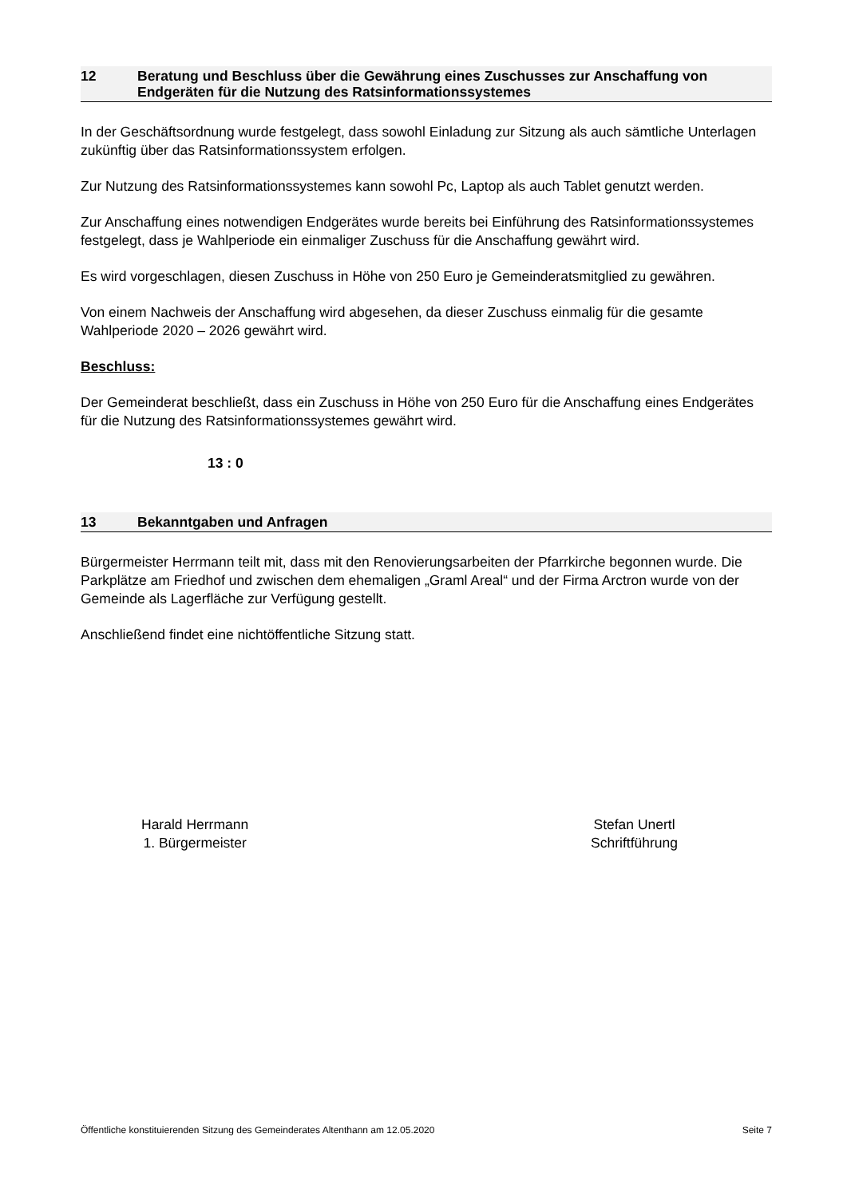12 Beratung und Beschluss über die Gewährung eines Zuschusses zur Anschaffung von Endgeräten für die Nutzung des Ratsinformationssystemes
In der Geschäftsordnung wurde festgelegt, dass sowohl Einladung zur Sitzung als auch sämtliche Unterlagen zukünftig über das Ratsinformationssystem erfolgen.
Zur Nutzung des Ratsinformationssystemes kann sowohl Pc, Laptop als auch Tablet genutzt werden.
Zur Anschaffung eines notwendigen Endgerätes wurde bereits bei Einführung des Ratsinformationssystemes festgelegt, dass je Wahlperiode ein einmaliger Zuschuss für die Anschaffung gewährt wird.
Es wird vorgeschlagen, diesen Zuschuss in Höhe von 250 Euro je Gemeinderatsmitglied zu gewähren.
Von einem Nachweis der Anschaffung wird abgesehen, da dieser Zuschuss einmalig für die gesamte Wahlperiode 2020 – 2026 gewährt wird.
Beschluss:
Der Gemeinderat beschließt, dass ein Zuschuss in Höhe von 250 Euro für die Anschaffung eines Endgerätes für die Nutzung des Ratsinformationssystemes gewährt wird.
13 : 0
13 Bekanntgaben und Anfragen
Bürgermeister Herrmann teilt mit, dass mit den Renovierungsarbeiten der Pfarrkirche begonnen wurde. Die Parkplätze am Friedhof und zwischen dem ehemaligen „Graml Areal“ und der Firma Arctron wurde von der Gemeinde als Lagerfläche zur Verfügung gestellt.
Anschließend findet eine nichtöffentliche Sitzung statt.
Harald Herrmann
1. Bürgermeister
Stefan Unertl
Schriftführung
Öffentliche konstituierenden Sitzung des Gemeinderates Altenthann am 12.05.2020 Seite 7